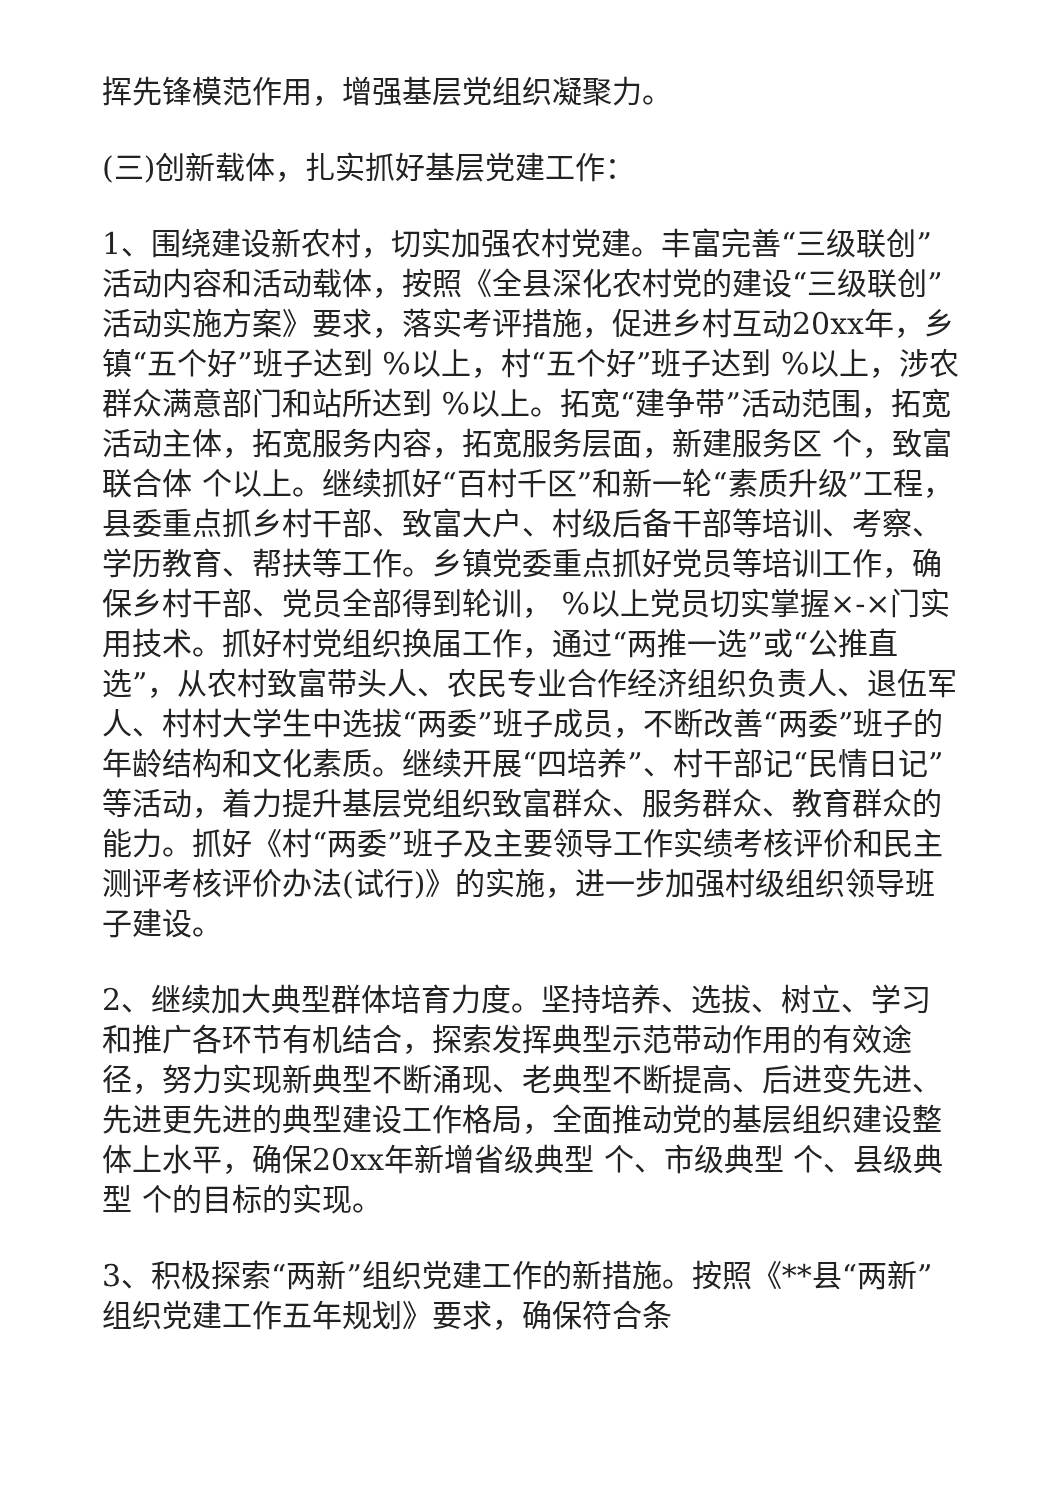挥先锋模范作用，增强基层党组织凝聚力。
(三)创新载体，扎实抓好基层党建工作：
1、围绕建设新农村，切实加强农村党建。丰富完善“三级联创”活动内容和活动载体，按照《全县深化农村党的建设“三级联创”活动实施方案》要求，落实考评措施，促进乡村互动20xx年，乡镇“五个好”班子达到 %以上，村“五个好”班子达到 %以上，涉农群众满意部门和站所达到 %以上。拓宽“建争带”活动范围，拓宽活动主体，拓宽服务内容，拓宽服务层面，新建服务区 个，致富联合体 个以上。继续抓好“百村千区”和新一轮“素质升级”工程，县委重点抓乡村干部、致富大户、村级后备干部等培训、考察、学历教育、帮扶等工作。乡镇党委重点抓好党员等培训工作，确保乡村干部、党员全部得到轮训， %以上党员切实掌握×-×门实用技术。抓好村党组织换届工作，通过“两推一选”或“公推直选”，从农村致富带头人、农民专业合作经济组织负责人、退伍军人、村村大学生中选拔“两委”班子成员，不断改善“两委”班子的年龄结构和文化素质。继续开展“四培养”、村干部记“民情日记”等活动，着力提升基层党组织致富群众、服务群众、教育群众的能力。抓好《村“两委”班子及主要领导工作实绩考核评价和民主测评考核评价办法(试行)》的实施，进一步加强村级组织领导班子建设。
2、继续加大典型群体培育力度。坚持培养、选拔、树立、学习和推广各环节有机结合，探索发挥典型示范带动作用的有效途径，努力实现新典型不断涌现、老典型不断提高、后进变先进、先进更先进的典型建设工作格局，全面推动党的基层组织建设整体上水平，确保20xx年新增省级典型 个、市级典型 个、县级典型 个的目标的实现。
3、积极探索“两新”组织党建工作的新措施。按照《**县“两新”组织党建工作五年规划》要求，确保符合条